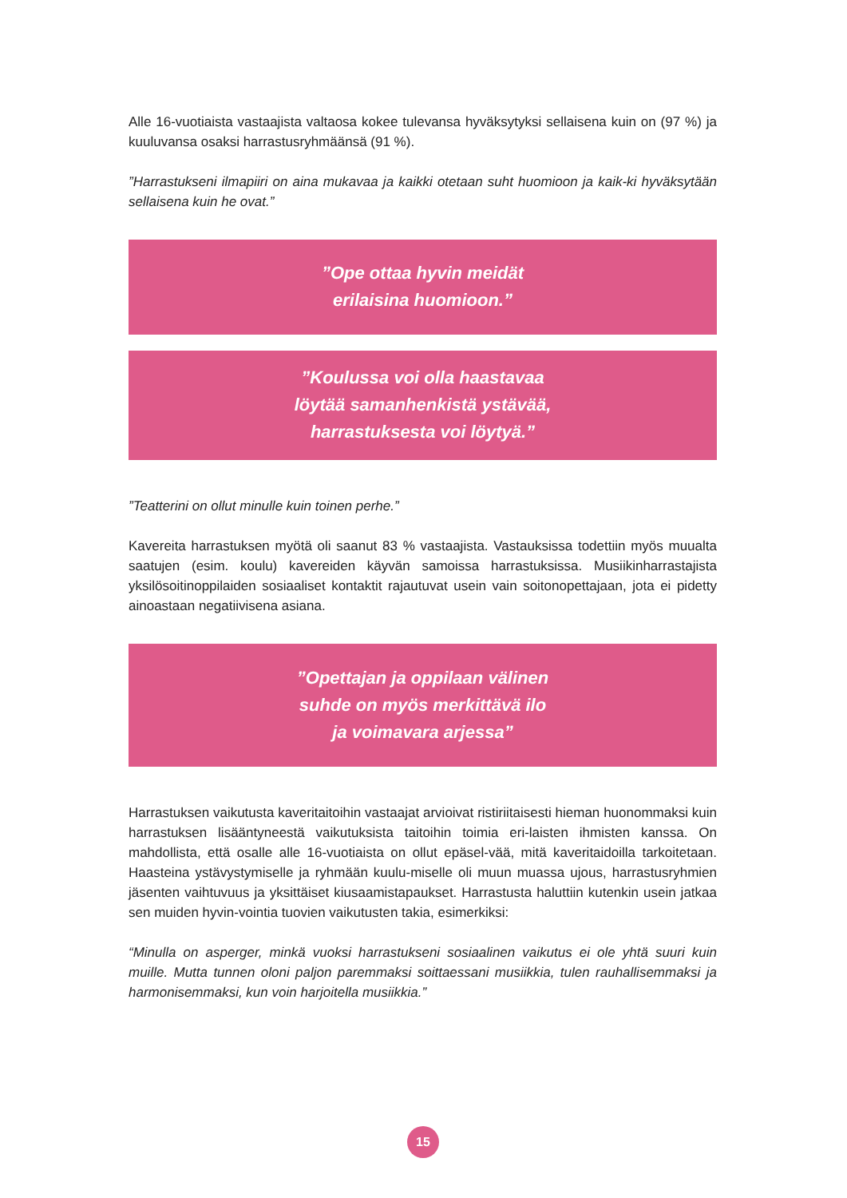Alle 16-vuotiaista vastaajista valtaosa kokee tulevansa hyväksytyksi sellaisena kuin on (97 %) ja kuuluvansa osaksi harrastusryhmäänsä (91 %).
”Harrastukseni ilmapiiri on aina mukavaa ja kaikki otetaan suht huomioon ja kaik-ki hyväksytään sellaisena kuin he ovat.”
”Ope ottaa hyvin meidät
erilaisina huomioon.”
”Koulussa voi olla haastavaa
löytää samanhenkistä ystävää,
harrastuksesta voi löytyä.”
”Teatterini on ollut minulle kuin toinen perhe.”
Kavereita harrastuksen myötä oli saanut 83 % vastaajista. Vastauksissa todettiin myös muualta saatujen (esim. koulu) kavereiden käyvän samoissa harrastuksissa. Musiikinharrastajista yksilösoitinoppilaiden sosiaaliset kontaktit rajautuvat usein vain soitonopettajaan, jota ei pidetty ainoastaan negatiivisena asiana.
”Opettajan ja oppilaan välinen
suhde on myös merkittävä ilo
ja voimavara arjessa”
Harrastuksen vaikutusta kaveritaitoihin vastaajat arvioivat ristiriitaisesti hieman huonommaksi kuin harrastuksen lisääntyneestä vaikutuksista taitoihin toimia eri-laisten ihmisten kanssa. On mahdollista, että osalle alle 16-vuotiaista on ollut epäsel-vää, mitä kaveritaidoilla tarkoitetaan. Haasteina ystävystymiselle ja ryhmään kuulu-miselle oli muun muassa ujous, harrastusryhmien jäsenten vaihtuvuus ja yksittäiset kiusaamistapaukset. Harrastusta haluttiin kutenkin usein jatkaa sen muiden hyvin-vointia tuovien vaikutusten takia, esimerkiksi:
“Minulla on asperger, minkä vuoksi harrastukseni sosiaalinen vaikutus ei ole yhtä suuri kuin muille. Mutta tunnen oloni paljon paremmaksi soittaessani musiikkia, tulen rauhallisemmaksi ja harmonisemmaksi, kun voin harjoitella musiikkia.”
15